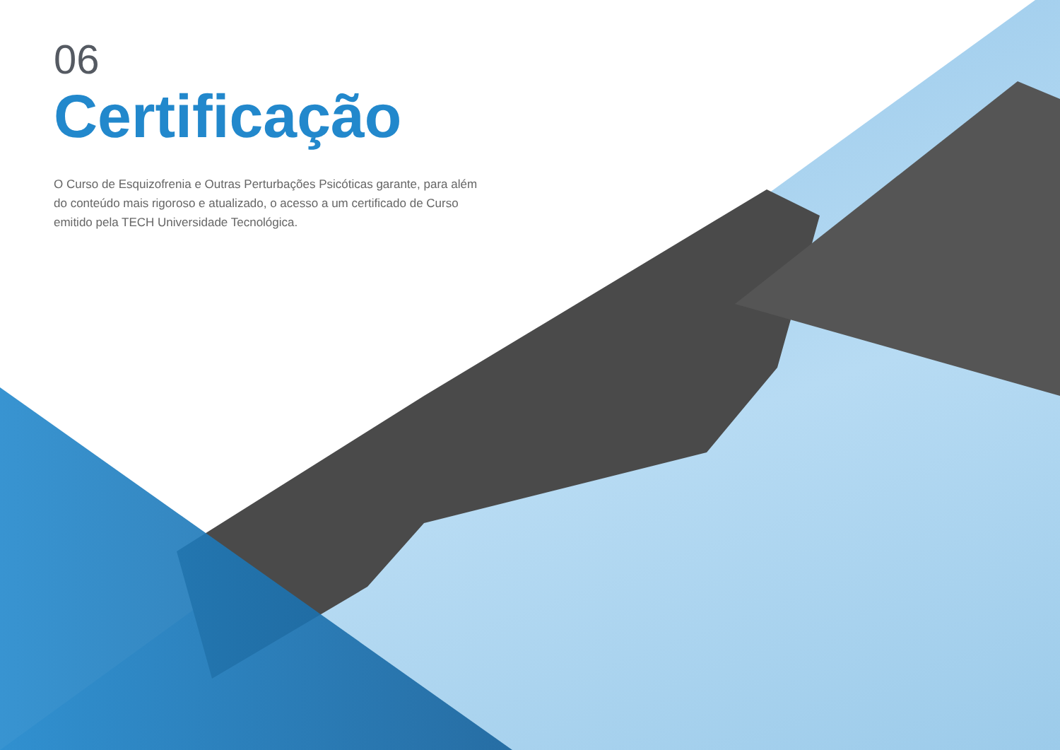06
Certificação
O Curso de Esquizofrenia e Outras Perturbações Psicóticas garante, para além do conteúdo mais rigoroso e atualizado, o acesso a um certificado de Curso emitido pela TECH Universidade Tecnológica.